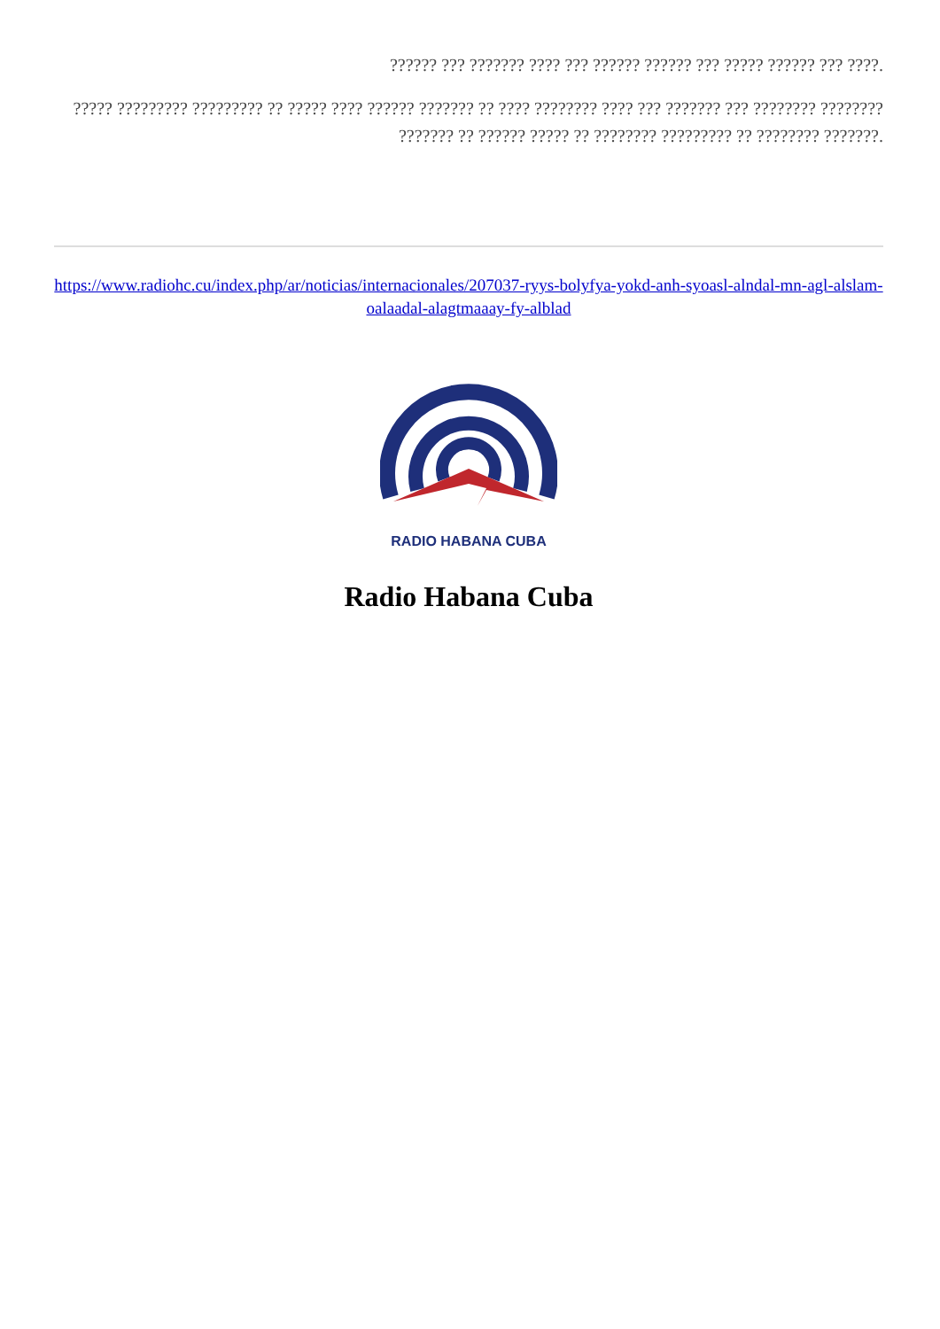?????? ??? ??????? ???? ??? ?????? ?????? ??? ????? ?????? ??? ????.
????? ????????? ????????? ?? ????? ???? ?????? ??????? ?? ???? ???????? ???? ??? ??????? ??? ???????? ???????? ??????? ?? ?????? ????? ?? ???????? ????????? ?? ???????? ???????.
https://www.radiohc.cu/index.php/ar/noticias/internacionales/207037-ryys-bolyfya-yokd-anh-syoasl-alndal-mn-agl-alslam-oalaadal-alagtmaaay-fy-alblad
RADIO HABANA CUBA
Radio Habana Cuba